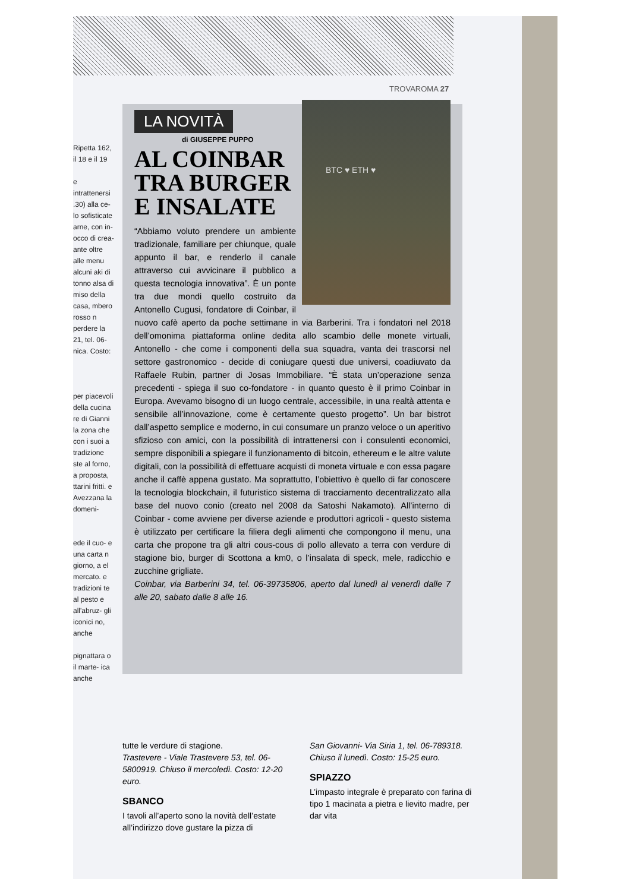TROVAROMA 27
Ripetta 162, il 18 e il 19
e intrattenersi .30) alla ce- lo sofisticate arne, con in- occo di crea- ante oltre alle menu alcuni aki di tonno alsa di miso della casa, mbero rosso n perdere la
21, tel. 06- nica. Costo:
per piacevoli della cucina re di Gianni la zona che con i suoi a tradizione ste al forno, a proposta, ttarini fritti. e Avezzana la domeni-
ede il cuo- e una carta n giorno, a el mercato. e tradizioni te al pesto e all'abruz- gli iconici no, anche
pignattara o il marte- ica anche
LA NOVITÀ
di GIUSEPPE PUPPO
AL COINBAR
TRA BURGER
E INSALATE
BTC ♥ ETH ♥
“Abbiamo voluto prendere un ambiente tradizionale, familiare per chiunque, quale appunto il bar, e renderlo il canale attraverso cui avvicinare il pubblico a questa tecnologia innovativa”. È un ponte tra due mondi quello costruito da Antonello Cugusi, fondatore di Coinbar, il nuovo cafè aperto da poche settimane in via Barberini. Tra i fondatori nel 2018 dell’omonima piattaforma online dedita allo scambio delle monete virtuali, Antonello - che come i componenti della sua squadra, vanta dei trascorsi nel settore gastronomico - decide di coniugare questi due universi, coadiuvato da Raffaele Rubin, partner di Josas Immobiliare. “È stata un’operazione senza precedenti - spiega il suo co-fondatore - in quanto questo è il primo Coinbar in Europa. Avevamo bisogno di un luogo centrale, accessibile, in una realtà attenta e sensibile all’innovazione, come è certamente questo progetto”. Un bar bistrot dall’aspetto semplice e moderno, in cui consumare un pranzo veloce o un aperitivo sfizioso con amici, con la possibilità di intrattenersi con i consulenti economici, sempre disponibili a spiegare il funzionamento di bitcoin, ethereum e le altre valute digitali, con la possibilità di effettuare acquisti di moneta virtuale e con essa pagare anche il caffè appena gustato. Ma soprattutto, l’obiettivo è quello di far conoscere la tecnologia blockchain, il futuristico sistema di tracciamento decentralizzato alla base del nuovo conio (creato nel 2008 da Satoshi Nakamoto). All’interno di Coinbar - come avviene per diverse aziende e produttori agricoli - questo sistema è utilizzato per certificare la filiera degli alimenti che compongono il menu, una carta che propone tra gli altri cous-cous di pollo allevato a terra con verdure di stagione bio, burger di Scottona a km0, o l’insalata di speck, mele, radicchio e zucchine grigliate.
Coinbar, via Barberini 34, tel. 06-39735806, aperto dal lunedì al venerdì dalle 7 alle 20, sabato dalle 8 alle 16.
tutte le verdure di stagione.
Trastevere - Viale Trastevere 53, tel. 06-5800919. Chiuso il mercoledì. Costo: 12-20 euro.
SBANCO
I tavoli all’aperto sono la novità dell’estate all’indirizzo dove gustare la pizza di
San Giovanni- Via Siria 1, tel. 06-789318. Chiuso il lunedì. Costo: 15-25 euro.
SPIAZZO
L’impasto integrale è preparato con farina di tipo 1 macinata a pietra e lievito madre, per dar vita